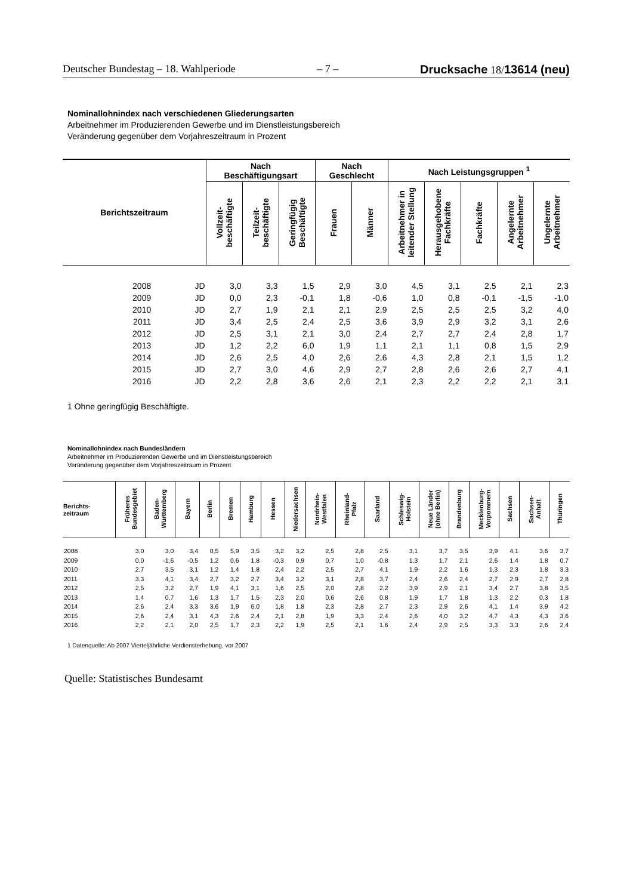Deutscher Bundestag – 18. Wahlperiode – 7 – Drucksache 18/13614 (neu)
Nominallohnindex nach verschiedenen Gliederungsarten
Arbeitnehmer im Produzierenden Gewerbe und im Dienstleistungsbereich
Veränderung gegenüber dem Vorjahreszeitraum in Prozent
| Berichtszeitraum | | Nach Beschäftigungsart | | | Nach Geschlecht | | Nach Leistungsgruppen <sup>1</sup> | | | | |
| --- | --- | --- | --- | --- | --- | --- | --- | --- | --- | --- | --- |
| | | Vollzeit- beschäftigte | Teilzeit- beschäftigte | Geringfügig Beschäftigte | Frauen | Männer | Arbeitnehmer in leitender Stellung | Herausgehobene Fachkräfte | Fachkräfte | Angelernte Arbeitnehmer | Ungelernte Arbeitnehmer |
| 2008 | JD | 3,0 | 3,3 | 1,5 | 2,9 | 3,0 | 4,5 | 3,1 | 2,5 | 2,1 | 2,3 |
| 2009 | JD | 0,0 | 2,3 | -0,1 | 1,8 | -0,6 | 1,0 | 0,8 | -0,1 | -1,5 | -1,0 |
| 2010 | JD | 2,7 | 1,9 | 2,1 | 2,1 | 2,9 | 2,5 | 2,5 | 2,5 | 3,2 | 4,0 |
| 2011 | JD | 3,4 | 2,5 | 2,4 | 2,5 | 3,6 | 3,9 | 2,9 | 3,2 | 3,1 | 2,6 |
| 2012 | JD | 2,5 | 3,1 | 2,1 | 3,0 | 2,4 | 2,7 | 2,7 | 2,4 | 2,8 | 1,7 |
| 2013 | JD | 1,2 | 2,2 | 6,0 | 1,9 | 1,1 | 2,1 | 1,1 | 0,8 | 1,5 | 2,9 |
| 2014 | JD | 2,6 | 2,5 | 4,0 | 2,6 | 2,6 | 4,3 | 2,8 | 2,1 | 1,5 | 1,2 |
| 2015 | JD | 2,7 | 3,0 | 4,6 | 2,9 | 2,7 | 2,8 | 2,6 | 2,6 | 2,7 | 4,1 |
| 2016 | JD | 2,2 | 2,8 | 3,6 | 2,6 | 2,1 | 2,3 | 2,2 | 2,2 | 2,1 | 3,1 |
1 Ohne geringfügig Beschäftigte.
Nominallohnindex nach Bundesländern
Arbeitnehmer im Produzierenden Gewerbe und im Dienstleistungsbereich
Veränderung gegenüber dem Vorjahreszeitraum in Prozent
| Berichts- zeitraum | Früheres Bundesgebiet | Baden- Württemberg | Bayern | Berlin | Bremen | Hamburg | Hessen | Niedersachsen | Nordrhein- Westfalen | Rheinland- Pfalz | Saarland | Schleswig- Holstein | Neue Länder (ohne Berlin) | Brandenburg | Mecklenburg- Vorpommern | Sachsen | Sachsen- Anhalt | Thüringen |
| --- | --- | --- | --- | --- | --- | --- | --- | --- | --- | --- | --- | --- | --- | --- | --- | --- | --- | --- |
| 2008 | 3,0 | 3,0 | 3,4 | 0,5 | 5,9 | 3,5 | 3,2 | 3,2 | 2,5 | 2,8 | 2,5 | 3,1 | 3,7 | 3,5 | 3,9 | 4,1 | 3,6 | 3,7 |
| 2009 | 0,0 | -1,6 | -0,5 | 1,2 | 0,6 | 1,8 | -0,3 | 0,9 | 0,7 | 1,0 | -0,8 | 1,3 | 1,7 | 2,1 | 2,6 | 1,4 | 1,8 | 0,7 |
| 2010 | 2,7 | 3,5 | 3,1 | 1,2 | 1,4 | 1,8 | 2,4 | 2,2 | 2,5 | 2,7 | 4,1 | 1,9 | 2,2 | 1,6 | 1,3 | 2,3 | 1,8 | 3,3 |
| 2011 | 3,3 | 4,1 | 3,4 | 2,7 | 3,2 | 2,7 | 3,4 | 3,2 | 3,1 | 2,8 | 3,7 | 2,4 | 2,6 | 2,4 | 2,7 | 2,9 | 2,7 | 2,8 |
| 2012 | 2,5 | 3,2 | 2,7 | 1,9 | 4,1 | 3,1 | 1,6 | 2,5 | 2,0 | 2,8 | 2,2 | 3,9 | 2,9 | 2,1 | 3,4 | 2,7 | 3,8 | 3,5 |
| 2013 | 1,4 | 0,7 | 1,6 | 1,3 | 1,7 | 1,5 | 2,3 | 2,0 | 0,6 | 2,6 | 0,8 | 1,9 | 1,7 | 1,8 | 1,3 | 2,2 | 0,3 | 1,8 |
| 2014 | 2,6 | 2,4 | 3,3 | 3,6 | 1,9 | 6,0 | 1,8 | 1,8 | 2,3 | 2,8 | 2,7 | 2,3 | 2,9 | 2,6 | 4,1 | 1,4 | 3,9 | 4,2 |
| 2015 | 2,6 | 2,4 | 3,1 | 4,3 | 2,6 | 2,4 | 2,1 | 2,8 | 1,9 | 3,3 | 2,4 | 2,6 | 4,0 | 3,2 | 4,7 | 4,3 | 4,3 | 3,6 |
| 2016 | 2,2 | 2,1 | 2,0 | 2,5 | 1,7 | 2,3 | 2,2 | 1,9 | 2,5 | 2,1 | 1,6 | 2,4 | 2,9 | 2,5 | 3,3 | 3,3 | 2,6 | 2,4 |
1 Datenquelle: Ab 2007 Vierteljährliche Verdiensterhebung, vor 2007
Quelle: Statistisches Bundesamt